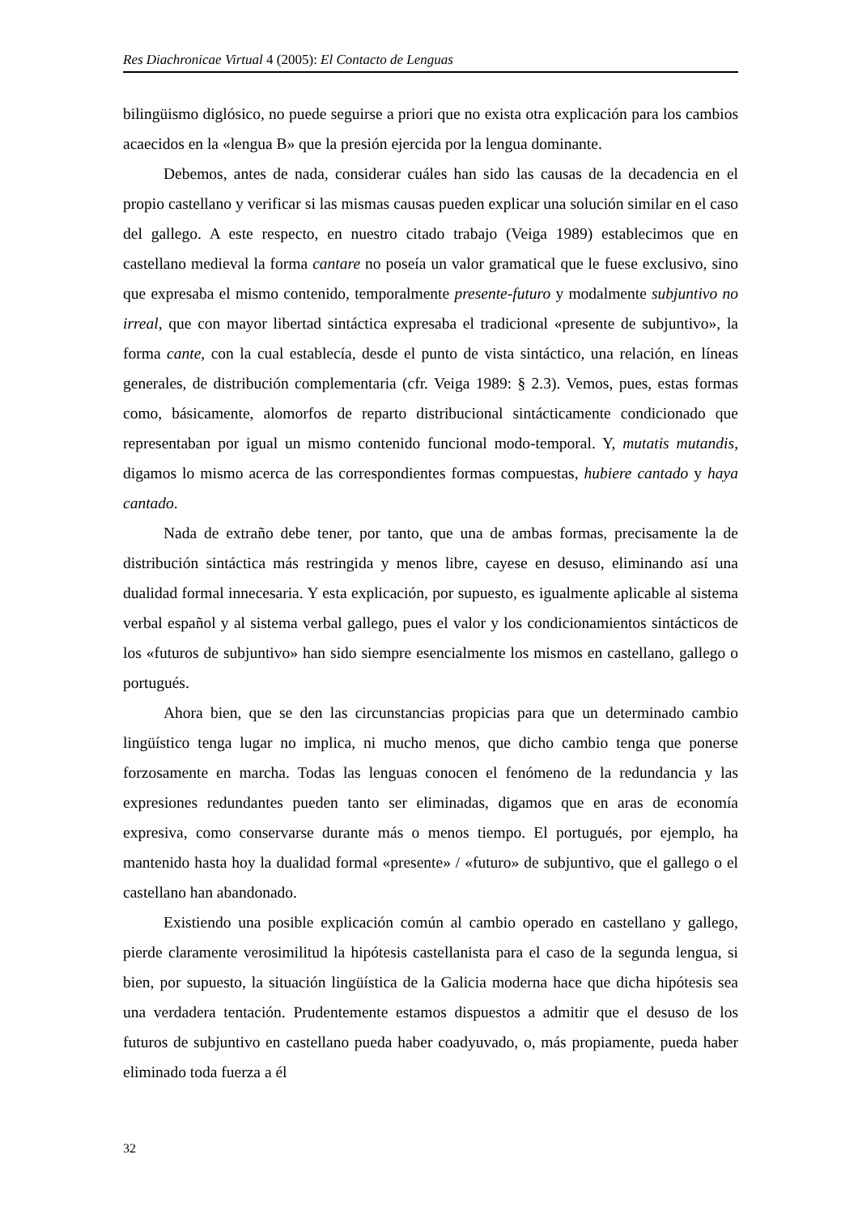Res Diachronicae Virtual 4 (2005): El Contacto de Lenguas
bilingüismo diglósico, no puede seguirse a priori que no exista otra explicación para los cambios acaecidos en la «lengua B» que la presión ejercida por la lengua dominante.
Debemos, antes de nada, considerar cuáles han sido las causas de la decadencia en el propio castellano y verificar si las mismas causas pueden explicar una solución similar en el caso del gallego. A este respecto, en nuestro citado trabajo (Veiga 1989) establecimos que en castellano medieval la forma cantare no poseía un valor gramatical que le fuese exclusivo, sino que expresaba el mismo contenido, temporalmente presente-futuro y modalmente subjuntivo no irreal, que con mayor libertad sintáctica expresaba el tradicional «presente de subjuntivo», la forma cante, con la cual establecía, desde el punto de vista sintáctico, una relación, en líneas generales, de distribución complementaria (cfr. Veiga 1989: § 2.3). Vemos, pues, estas formas como, básicamente, alomorfos de reparto distribucional sintácticamente condicionado que representaban por igual un mismo contenido funcional modo-temporal. Y, mutatis mutandis, digamos lo mismo acerca de las correspondientes formas compuestas, hubiere cantado y haya cantado.
Nada de extraño debe tener, por tanto, que una de ambas formas, precisamente la de distribución sintáctica más restringida y menos libre, cayese en desuso, eliminando así una dualidad formal innecesaria. Y esta explicación, por supuesto, es igualmente aplicable al sistema verbal español y al sistema verbal gallego, pues el valor y los condicionamientos sintácticos de los «futuros de subjuntivo» han sido siempre esencialmente los mismos en castellano, gallego o portugués.
Ahora bien, que se den las circunstancias propicias para que un determinado cambio lingüístico tenga lugar no implica, ni mucho menos, que dicho cambio tenga que ponerse forzosamente en marcha. Todas las lenguas conocen el fenómeno de la redundancia y las expresiones redundantes pueden tanto ser eliminadas, digamos que en aras de economía expresiva, como conservarse durante más o menos tiempo. El portugués, por ejemplo, ha mantenido hasta hoy la dualidad formal «presente» / «futuro» de subjuntivo, que el gallego o el castellano han abandonado.
Existiendo una posible explicación común al cambio operado en castellano y gallego, pierde claramente verosimilitud la hipótesis castellanista para el caso de la segunda lengua, si bien, por supuesto, la situación lingüística de la Galicia moderna hace que dicha hipótesis sea una verdadera tentación. Prudentemente estamos dispuestos a admitir que el desuso de los futuros de subjuntivo en castellano pueda haber coadyuvado, o, más propiamente, pueda haber eliminado toda fuerza a él
32